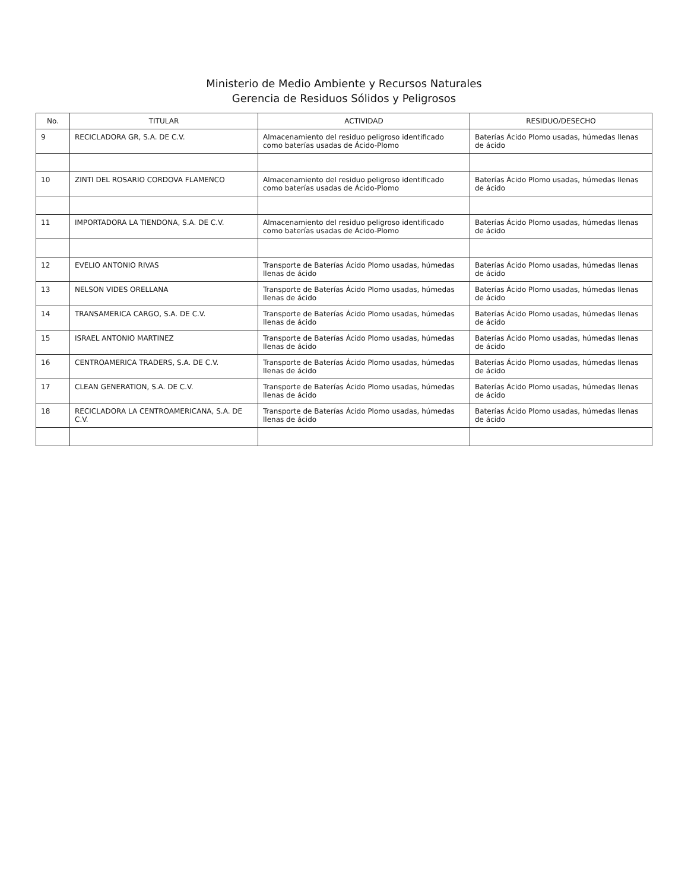Ministerio de Medio Ambiente y Recursos Naturales
Gerencia de Residuos Sólidos y Peligrosos
| No. | TITULAR | ACTIVIDAD | RESIDUO/DESECHO |
| --- | --- | --- | --- |
| 9 | RECICLADORA GR, S.A. DE C.V. | Almacenamiento del residuo peligroso identificado como baterías usadas de Ácido-Plomo | Baterías Ácido Plomo usadas, húmedas llenas de ácido |
| 10 | ZINTI DEL ROSARIO CORDOVA FLAMENCO | Almacenamiento del residuo peligroso identificado como baterías usadas de Ácido-Plomo | Baterías Ácido Plomo usadas, húmedas llenas de ácido |
| 11 | IMPORTADORA LA TIENDONA, S.A. DE C.V. | Almacenamiento del residuo peligroso identificado como baterías usadas de Ácido-Plomo | Baterías Ácido Plomo usadas, húmedas llenas de ácido |
| 12 | EVELIO ANTONIO RIVAS | Transporte de Baterías Ácido Plomo usadas, húmedas llenas de ácido | Baterías Ácido Plomo usadas, húmedas llenas de ácido |
| 13 | NELSON VIDES ORELLANA | Transporte de Baterías Ácido Plomo usadas, húmedas llenas de ácido | Baterías Ácido Plomo usadas, húmedas llenas de ácido |
| 14 | TRANSAMERICA CARGO, S.A. DE C.V. | Transporte de Baterías Ácido Plomo usadas, húmedas llenas de ácido | Baterías Ácido Plomo usadas, húmedas llenas de ácido |
| 15 | ISRAEL ANTONIO MARTINEZ | Transporte de Baterías Ácido Plomo usadas, húmedas llenas de ácido | Baterías Ácido Plomo usadas, húmedas llenas de ácido |
| 16 | CENTROAMERICA TRADERS, S.A. DE C.V. | Transporte de Baterías Ácido Plomo usadas, húmedas llenas de ácido | Baterías Ácido Plomo usadas, húmedas llenas de ácido |
| 17 | CLEAN GENERATION, S.A. DE C.V. | Transporte de Baterías Ácido Plomo usadas, húmedas llenas de ácido | Baterías Ácido Plomo usadas, húmedas llenas de ácido |
| 18 | RECICLADORA LA CENTROAMERICANA, S.A. DE C.V. | Transporte de Baterías Ácido Plomo usadas, húmedas llenas de ácido | Baterías Ácido Plomo usadas, húmedas llenas de ácido |